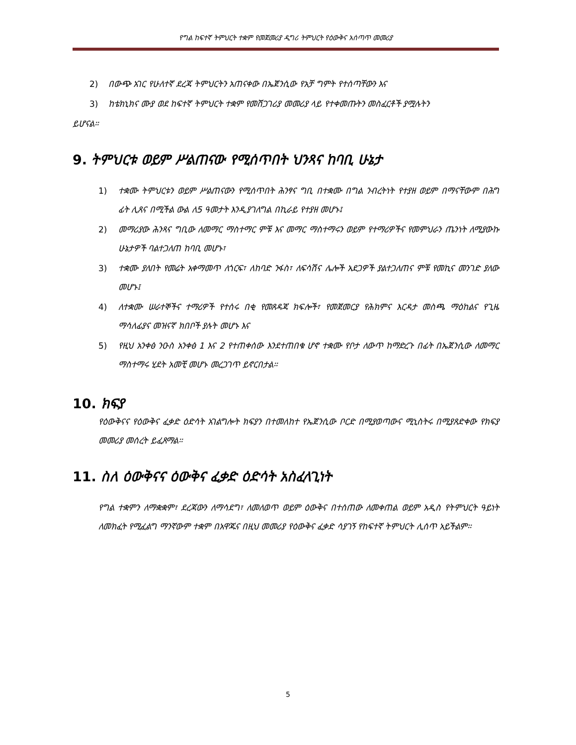የግል ከፍተኛ ትምህርት ተቋም የመጀመሪያ ዲግሪ ትምህርት የዕውቅና አሰጣጥ መመሪያ
2) በውጭ አገር የሁለተኛ ደረጃ ትምህርትን አጠናቀው በኤጀንሲው የአቻ ግምት የተሰጣቸውን እና
3) ከቴክኒክና ሙያ ወደ ከፍተኛ ትምህርት ተቋም የመሸጋገሪያ መመሪያ ላይ የተቀመጡትን መስፈርቶች ያሟሉትን
ይሆናል።
9. ትምህርቱ ወይም ሥልጠናው የሚሰጥበት ህንጻና ከባቢ ሁኔታ
1) ተቋሙ ትምህርቱን ወይም ሥልጠናውን የሚሰጥበት ሕንፃና ግቢ በተቋሙ በግል ንብረትነት የተያዘ ወይም በማናቸውም በሕግ ፊት ሊጸና በሚችል ውል ለ5 ዓመታት እንዲያገለግል በኪራይ የተያዘ መሆኑ፤
2) መማሪያው ሕንጻና ግቢው ለመማር ማስተማር ምቹ እና መማር ማስተማሩን ወይም የተማሪዎችና የመምህራን ጤንነት ለሚያውኩ ሁኔታዎች ባልተጋለጠ ከባቢ መሆኑ፣
3) ተቋሙ ያለበት የመሬት አቀማመጥ ለጎርፍ፣ ለከባድ ንፋስ፣ ለፍሳሽና ሌሎች አደጋዎች ያልተጋለጠና ምቹ የመኪና መንገድ ያለው መሆኑ፤
4) ለተቋሙ ሠራተኞችና ተማሪዎች የተሰሩ በቂ የመጸዳጃ ክፍሎች፣ የመጀመርያ የሕክምና እርዳታ መስጫ ማዕከልና የጊዜ ማሳለፊያና መዝናኛ ክበቦች ያሉት መሆኑ እና
5) የዚህ አንቀፅ ንዑስ አንቀፅ 1 እና 2 የተጠቀሰው እንደተጠበቁ ሆኖ ተቋሙ የቦታ ለውጥ ከማድረጉ በፊት በኤጀንሲው ለመማር ማስተማሩ ሂደት አመቺ መሆኑ መረጋገጥ ይኖርበታል።
10. ክፍያ
የዕውቅናና የዕውቅና ፈቃድ ዕድሳት አገልግሎት ክፍያን በተመለከተ የኤጀንሲው ቦርድ በሚያወጣውና ሚኒስትሩ በሚያጸድቀው የክፍያ መመሪያ መሰረት ይፈጸማል።
11. ስለ ዕውቅናና ዕውቅና ፈቃድ ዕድሳት አስፈላጊነት
የግል ተቋምን ለማቋቋም፣ ደረጃውን ለማሳደግ፣ ለመለወጥ ወይም ዕውቅና በተሰጠው ለመቀጠል ወይም አዲስ የትምህርት ዓይነት ለመክፈት የሚፈልግ ማንኛውም ተቋም በአዋጁና በዚህ መመሪያ የዕውቅና ፈቃድ ሳያገኝ የከፍተኛ ትምህርት ሊሰጥ አይችልም።
5